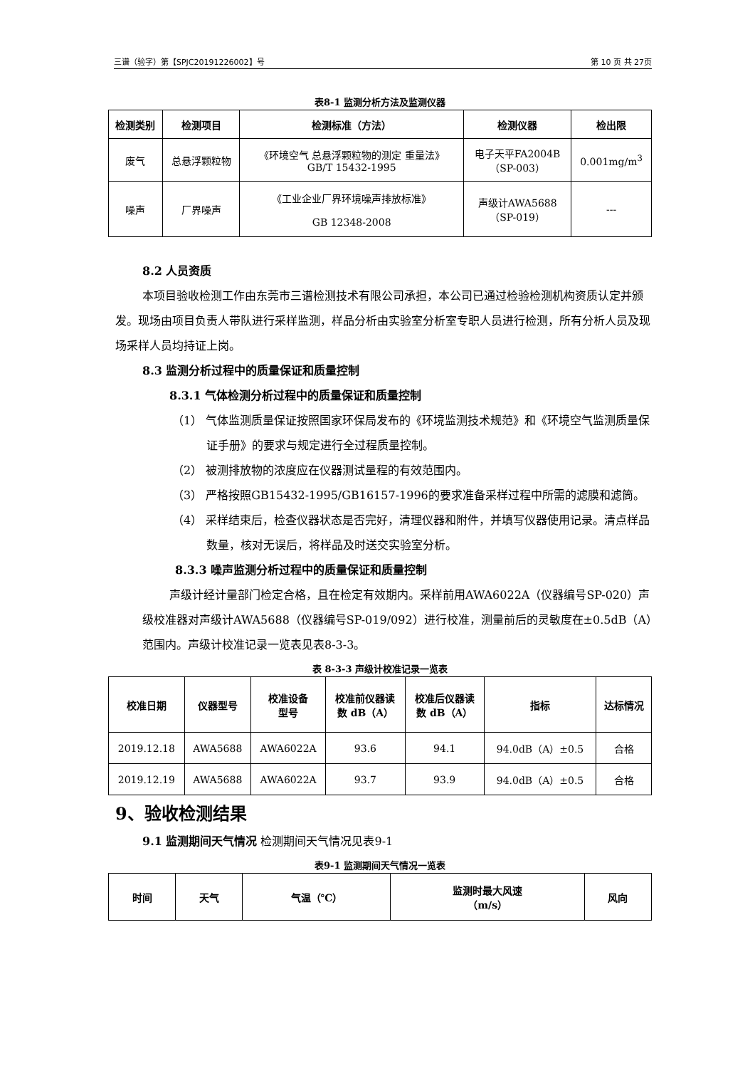三谱（验字）第【SPJC20191226002】号 第 10 页 共 27页
表8-1 监测分析方法及监测仪器
| 检测类别 | 检测项目 | 检测标准（方法） | 检测仪器 | 检出限 |
| --- | --- | --- | --- | --- |
| 废气 | 总悬浮颗粒物 | 《环境空气 总悬浮颗粒物的测定 重量法》 GB/T 15432-1995 | 电子天平FA2004B （SP-003） | 0.001mg/m<sup>3</sup> |
| 噪声 | 厂界噪声 | 《工业企业厂界环境噪声排放标准》 GB 12348-2008 | 声级计AWA5688 （SP-019） | --- |
8.2 人员资质
本项目验收检测工作由东莞市三谱检测技术有限公司承担，本公司已通过检验检测机构资质认定并颁发。现场由项目负责人带队进行采样监测，样品分析由实验室分析室专职人员进行检测，所有分析人员及现场采样人员均持证上岗。
8.3 监测分析过程中的质量保证和质量控制
8.3.1 气体检测分析过程中的质量保证和质量控制
（1） 气体监测质量保证按照国家环保局发布的《环境监测技术规范》和《环境空气监测质量保证手册》的要求与规定进行全过程质量控制。
（2） 被测排放物的浓度应在仪器测试量程的有效范围内。
（3） 严格按照GB15432-1995/GB16157-1996的要求准备采样过程中所需的滤膜和滤筒。
（4） 采样结束后，检查仪器状态是否完好，清理仪器和附件，并填写仪器使用记录。清点样品数量，核对无误后，将样品及时送交实验室分析。
8.3.3 噪声监测分析过程中的质量保证和质量控制
声级计经计量部门检定合格，且在检定有效期内。采样前用AWA6022A（仪器编号SP-020）声级校准器对声级计AWA5688（仪器编号SP-019/092）进行校准，测量前后的灵敏度在±0.5dB（A）范围内。声级计校准记录一览表见表8-3-3。
表 8-3-3 声级计校准记录一览表
| 校准日期 | 仪器型号 | 校准设备 型号 | 校准前仪器读 数 dB（A） | 校准后仪器读 数 dB（A） | 指标 | 达标情况 |
| --- | --- | --- | --- | --- | --- | --- |
| 2019.12.18 | AWA5688 | AWA6022A | 93.6 | 94.1 | 94.0dB（A）±0.5 | 合格 |
| 2019.12.19 | AWA5688 | AWA6022A | 93.7 | 93.9 | 94.0dB（A）±0.5 | 合格 |
9、验收检测结果
9.1 监测期间天气情况 检测期间天气情况见表9-1
表9-1 监测期间天气情况一览表
| 时间 | 天气 | 气温（℃） | 监测时最大风速 （m/s） | 风向 |
| --- | --- | --- | --- | --- |